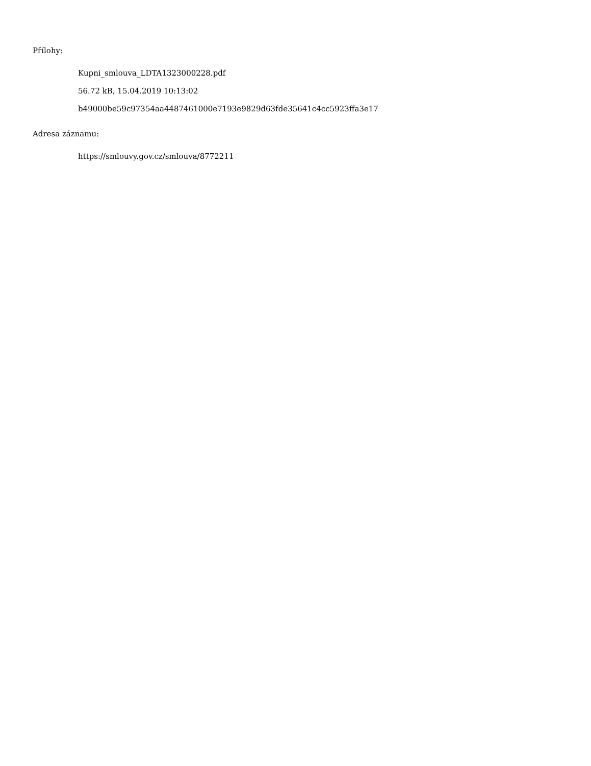Přílohy:
Kupni_smlouva_LDTA1323000228.pdf
56.72 kB, 15.04.2019 10:13:02
b49000be59c97354aa4487461000e7193e9829d63fde35641c4cc5923ffa3e17
Adresa záznamu:
https://smlouvy.gov.cz/smlouva/8772211